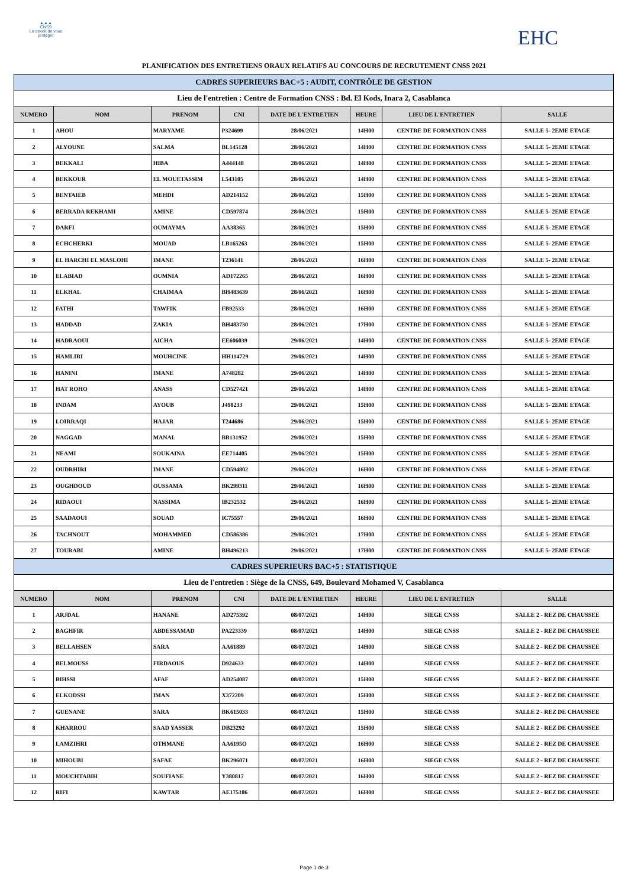▲▲▲
CNSS
Le devoir de vous protéger
EHC
PLANIFICATION DES ENTRETIENS ORAUX RELATIFS AU CONCOURS DE RECRUTEMENT CNSS 2021
| CADRES SUPERIEURS BAC+5 : AUDIT, CONTRÔLE DE GESTION | | | | | | | |
| Lieu de l'entretien : Centre de Formation CNSS : Bd. El Kods, Inara 2, Casablanca | | | | | | | |
| NUMERO | NOM | PRENOM | CNI | DATE DE L'ENTRETIEN | HEURE | LIEU DE L'ENTRETIEN | SALLE |
| 1 | AHOU | MARYAME | P324699 | 28/06/2021 | 14H00 | CENTRE DE FORMATION CNSS | SALLE 5- 2EME ETAGE |
| 2 | ALYOUNE | SALMA | BL145128 | 28/06/2021 | 14H00 | CENTRE DE FORMATION CNSS | SALLE 5- 2EME ETAGE |
| 3 | BEKKALI | HIBA | A444148 | 28/06/2021 | 14H00 | CENTRE DE FORMATION CNSS | SALLE 5- 2EME ETAGE |
| 4 | BEKKOUR | EL MOUETASSIM | L543105 | 28/06/2021 | 14H00 | CENTRE DE FORMATION CNSS | SALLE 5- 2EME ETAGE |
| 5 | BENTAIEB | MEHDI | AD214152 | 28/06/2021 | 15H00 | CENTRE DE FORMATION CNSS | SALLE 5- 2EME ETAGE |
| 6 | BERRADA REKHAMI | AMINE | CD597874 | 28/06/2021 | 15H00 | CENTRE DE FORMATION CNSS | SALLE 5- 2EME ETAGE |
| 7 | DARFI | OUMAYMA | AA38365 | 28/06/2021 | 15H00 | CENTRE DE FORMATION CNSS | SALLE 5- 2EME ETAGE |
| 8 | ECHCHERKI | MOUAD | LB165263 | 28/06/2021 | 15H00 | CENTRE DE FORMATION CNSS | SALLE 5- 2EME ETAGE |
| 9 | EL HARCHI EL MASLOHI | IMANE | T236141 | 28/06/2021 | 16H00 | CENTRE DE FORMATION CNSS | SALLE 5- 2EME ETAGE |
| 10 | ELABIAD | OUMNIA | AD172265 | 28/06/2021 | 16H00 | CENTRE DE FORMATION CNSS | SALLE 5- 2EME ETAGE |
| 11 | ELKHAL | CHAIMAA | BH483639 | 28/06/2021 | 16H00 | CENTRE DE FORMATION CNSS | SALLE 5- 2EME ETAGE |
| 12 | FATHI | TAWFIK | FB92533 | 28/06/2021 | 16H00 | CENTRE DE FORMATION CNSS | SALLE 5- 2EME ETAGE |
| 13 | HADDAD | ZAKIA | BH483730 | 28/06/2021 | 17H00 | CENTRE DE FORMATION CNSS | SALLE 5- 2EME ETAGE |
| 14 | HADRAOUI | AICHA | EE606039 | 29/06/2021 | 14H00 | CENTRE DE FORMATION CNSS | SALLE 5- 2EME ETAGE |
| 15 | HAMLIRI | MOUHCINE | HH114729 | 29/06/2021 | 14H00 | CENTRE DE FORMATION CNSS | SALLE 5- 2EME ETAGE |
| 16 | HANINI | IMANE | A748282 | 29/06/2021 | 14H00 | CENTRE DE FORMATION CNSS | SALLE 5- 2EME ETAGE |
| 17 | HAT ROHO | ANASS | CD527421 | 29/06/2021 | 14H00 | CENTRE DE FORMATION CNSS | SALLE 5- 2EME ETAGE |
| 18 | INDAM | AYOUB | J498233 | 29/06/2021 | 15H00 | CENTRE DE FORMATION CNSS | SALLE 5- 2EME ETAGE |
| 19 | LOIRRAQI | HAJAR | T244686 | 29/06/2021 | 15H00 | CENTRE DE FORMATION CNSS | SALLE 5- 2EME ETAGE |
| 20 | NAGGAD | MANAL | BB131952 | 29/06/2021 | 15H00 | CENTRE DE FORMATION CNSS | SALLE 5- 2EME ETAGE |
| 21 | NEAMI | SOUKAINA | EE714405 | 29/06/2021 | 15H00 | CENTRE DE FORMATION CNSS | SALLE 5- 2EME ETAGE |
| 22 | OUDRHIRI | IMANE | CD594802 | 29/06/2021 | 16H00 | CENTRE DE FORMATION CNSS | SALLE 5- 2EME ETAGE |
| 23 | OUGHDOUD | OUSSAMA | BK299311 | 29/06/2021 | 16H00 | CENTRE DE FORMATION CNSS | SALLE 5- 2EME ETAGE |
| 24 | RIDAOUI | NASSIMA | IB232532 | 29/06/2021 | 16H00 | CENTRE DE FORMATION CNSS | SALLE 5- 2EME ETAGE |
| 25 | SAADAOUI | SOUAD | IC75557 | 29/06/2021 | 16H00 | CENTRE DE FORMATION CNSS | SALLE 5- 2EME ETAGE |
| 26 | TACHNOUT | MOHAMMED | CD586386 | 29/06/2021 | 17H00 | CENTRE DE FORMATION CNSS | SALLE 5- 2EME ETAGE |
| 27 | TOURABI | AMINE | BH496213 | 29/06/2021 | 17H00 | CENTRE DE FORMATION CNSS | SALLE 5- 2EME ETAGE |
| CADRES SUPERIEURS BAC+5 : STATISTIQUE | | | | | | | |
| Lieu de l'entretien : Siège de la CNSS, 649, Boulevard Mohamed V, Casablanca | | | | | | | |
| NUMERO | NOM | PRENOM | CNI | DATE DE L'ENTRETIEN | HEURE | LIEU DE L'ENTRETIEN | SALLE |
| 1 | ARJDAL | HANANE | AD275392 | 08/07/2021 | 14H00 | SIEGE CNSS | SALLE 2 - REZ DE CHAUSSEE |
| 2 | BAGHFIR | ABDESSAMAD | PA223339 | 08/07/2021 | 14H00 | SIEGE CNSS | SALLE 2 - REZ DE CHAUSSEE |
| 3 | BELLAHSEN | SARA | AA61889 | 08/07/2021 | 14H00 | SIEGE CNSS | SALLE 2 - REZ DE CHAUSSEE |
| 4 | BELMOUSS | FIRDAOUS | D924633 | 08/07/2021 | 14H00 | SIEGE CNSS | SALLE 2 - REZ DE CHAUSSEE |
| 5 | BIHSSI | AFAF | AD254087 | 08/07/2021 | 15H00 | SIEGE CNSS | SALLE 2 - REZ DE CHAUSSEE |
| 6 | ELKODSSI | IMAN | X372209 | 08/07/2021 | 15H00 | SIEGE CNSS | SALLE 2 - REZ DE CHAUSSEE |
| 7 | GUENANE | SARA | BK615033 | 08/07/2021 | 15H00 | SIEGE CNSS | SALLE 2 - REZ DE CHAUSSEE |
| 8 | KHARROU | SAAD YASSER | DB23292 | 08/07/2021 | 15H00 | SIEGE CNSS | SALLE 2 - REZ DE CHAUSSEE |
| 9 | LAMZIHRI | OTHMANE | AA6195O | 08/07/2021 | 16H00 | SIEGE CNSS | SALLE 2 - REZ DE CHAUSSEE |
| 10 | MIHOUBI | SAFAE | BK296071 | 08/07/2021 | 16H00 | SIEGE CNSS | SALLE 2 - REZ DE CHAUSSEE |
| 11 | MOUCHTABIH | SOUFIANE | Y380817 | 08/07/2021 | 16H00 | SIEGE CNSS | SALLE 2 - REZ DE CHAUSSEE |
| 12 | RIFI | KAWTAR | AE175186 | 08/07/2021 | 16H00 | SIEGE CNSS | SALLE 2 - REZ DE CHAUSSEE |
Page 1 de 3